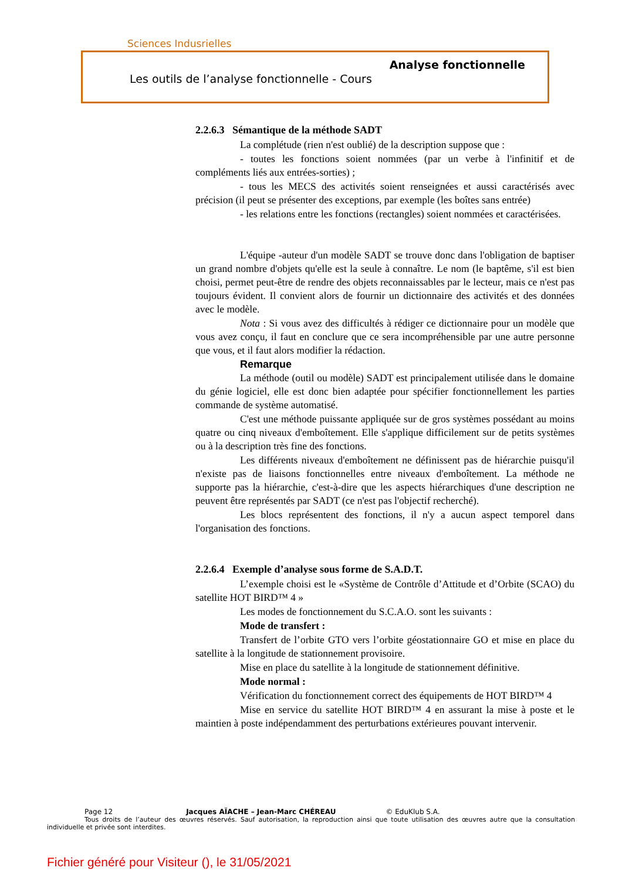Sciences Indusrielles
Analyse fonctionnelle
Les outils de l’analyse fonctionnelle - Cours
2.2.6.3 Sémantique de la méthode SADT
La complétude (rien n'est oublié) de la description suppose que :
- toutes les fonctions soient nommées (par un verbe à l'infinitif et de compléments liés aux entrées-sorties) ;
- tous les MECS des activités soient renseignées et aussi caractérisés avec précision (il peut se présenter des exceptions, par exemple (les boîtes sans entrée)
- les relations entre les fonctions (rectangles) soient nommées et caractérisées.
L'équipe -auteur d'un modèle SADT se trouve donc dans l'obligation de baptiser un grand nombre d'objets qu'elle est la seule à connaître. Le nom (le baptême, s'il est bien choisi, permet peut-être de rendre des objets reconnaissables par le lecteur, mais ce n'est pas toujours évident. Il convient alors de fournir un dictionnaire des activités et des données avec le modèle.
Nota : Si vous avez des difficultés à rédiger ce dictionnaire pour un modèle que vous avez conçu, il faut en conclure que ce sera incompréhensible par une autre personne que vous, et il faut alors modifier la rédaction.
Remarque
La méthode (outil ou modèle) SADT est principalement utilisée dans le domaine du génie logiciel, elle est donc bien adaptée pour spécifier fonctionnellement les parties commande de système automatisé.
C'est une méthode puissante appliquée sur de gros systèmes possédant au moins quatre ou cinq niveaux d'emboîtement. Elle s'applique difficilement sur de petits systèmes ou à la description très fine des fonctions.
Les différents niveaux d'emboîtement ne définissent pas de hiérarchie puisqu'il n'existe pas de liaisons fonctionnelles entre niveaux d'emboîtement. La méthode ne supporte pas la hiérarchie, c'est-à-dire que les aspects hiérarchiques d'une description ne peuvent être représentés par SADT (ce n'est pas l'objectif recherché).
Les blocs représentent des fonctions, il n'y a aucun aspect temporel dans l'organisation des fonctions.
2.2.6.4 Exemple d’analyse sous forme de S.A.D.T.
L’exemple choisi est le «Système de Contrôle d’Attitude et d’Orbite (SCAO) du satellite HOT BIRD™ 4 »
Les modes de fonctionnement du S.C.A.O. sont les suivants :
Mode de transfert :
Transfert de l’orbite GTO vers l’orbite géostationnaire GO et mise en place du satellite à la longitude de stationnement provisoire.
Mise en place du satellite à la longitude de stationnement définitive.
Mode normal :
Vérification du fonctionnement correct des équipements de HOT BIRD™ 4
Mise en service du satellite HOT BIRD™ 4 en assurant la mise à poste et le maintien à poste indépendamment des perturbations extérieures pouvant intervenir.
Page 12 Jacques AÏACHE – Jean-Marc CHÉREAU © EduKlub S.A.
Tous droits de l’auteur des œuvres réservés. Sauf autorisation, la reproduction ainsi que toute utilisation des œuvres autre que la consultation individuelle et privée sont interdites.
Fichier généré pour Visiteur (), le 31/05/2021